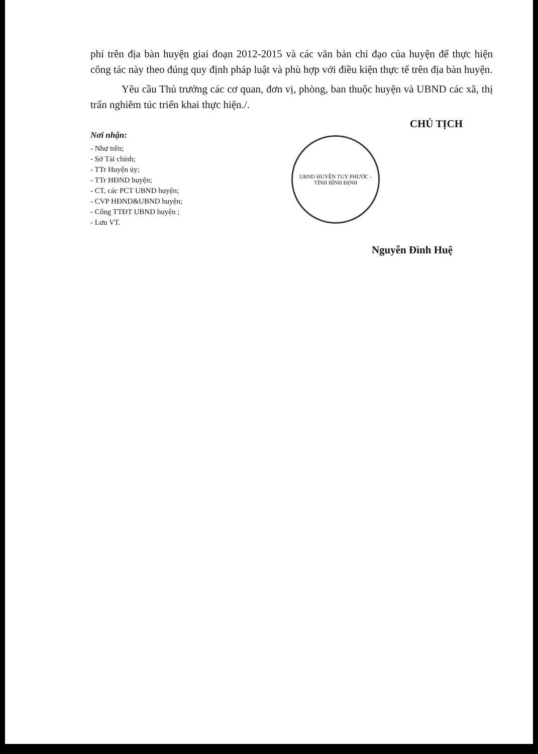phí trên địa bàn huyện giai đoạn 2012-2015 và các văn bản chỉ đạo của huyện để thực hiện công tác này theo đúng quy định pháp luật và phù hợp với điều kiện thực tế trên địa bàn huyện.
Yêu cầu Thủ trưởng các cơ quan, đơn vị, phòng, ban thuộc huyện và UBND các xã, thị trấn nghiêm túc triển khai thực hiện./.
Nơi nhận:
- Như trên;
- Sở Tài chính;
- TTr Huyện ủy;
- TTr HĐND huyện;
- CT, các PCT UBND huyện;
- CVP HĐND&UBND huyện;
- Cổng TTĐT UBND huyện ;
- Lưu VT.
CHỦ TỊCH
UBND HUYỆN TUY PHƯỚC - TỈNH BÌNH ĐỊNH
Nguyễn Đình Huệ